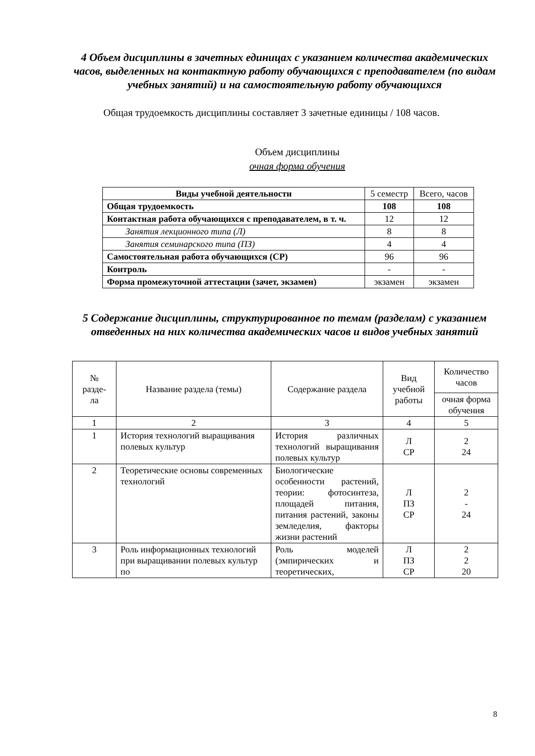4 Объем дисциплины в зачетных единицах с указанием количества академических часов, выделенных на контактную работу обучающихся с преподавателем (по видам учебных занятий) и на самостоятельную работу обучающихся
Общая трудоемкость дисциплины составляет 3 зачетные единицы / 108 часов.
Объем дисциплины
очная форма обучения
| Виды учебной деятельности | 5 семестр | Всего, часов |
| --- | --- | --- |
| Общая трудоемкость | 108 | 108 |
| Контактная работа обучающихся с преподавателем, в т. ч. | 12 | 12 |
| Занятия лекционного типа (Л) | 8 | 8 |
| Занятия семинарского типа (ПЗ) | 4 | 4 |
| Самостоятельная работа обучающихся (СР) | 96 | 96 |
| Контроль | - | - |
| Форма промежуточной аттестации (зачет, экзамен) | экзамен | экзамен |
5 Содержание дисциплины, структурированное по темам (разделам) с указанием отведенных на них количества академических часов и видов учебных занятий
| № разде- ла | Название раздела (темы) | Содержание раздела | Вид учебной работы | Количество часов |
| --- | --- | --- | --- | --- |
| | | | | очная форма обучения |
| 1 | 2 | 3 | 4 | 5 |
| 1 | История технологий выращивания полевых культур | История различных технологий выращивания полевых культур | Л СР | 2 24 |
| 2 | Теоретические основы современных технологий | Биологические особенности растений, теории: фотосинтеза, площадей питания, питания растений, законы земледелия, факторы жизни растений | Л ПЗ СР | 2 - 24 |
| 3 | Роль информационных технологий при выращивании полевых культур по | Роль моделей (эмпирических и теоретических, | Л ПЗ СР | 2 2 20 |
8